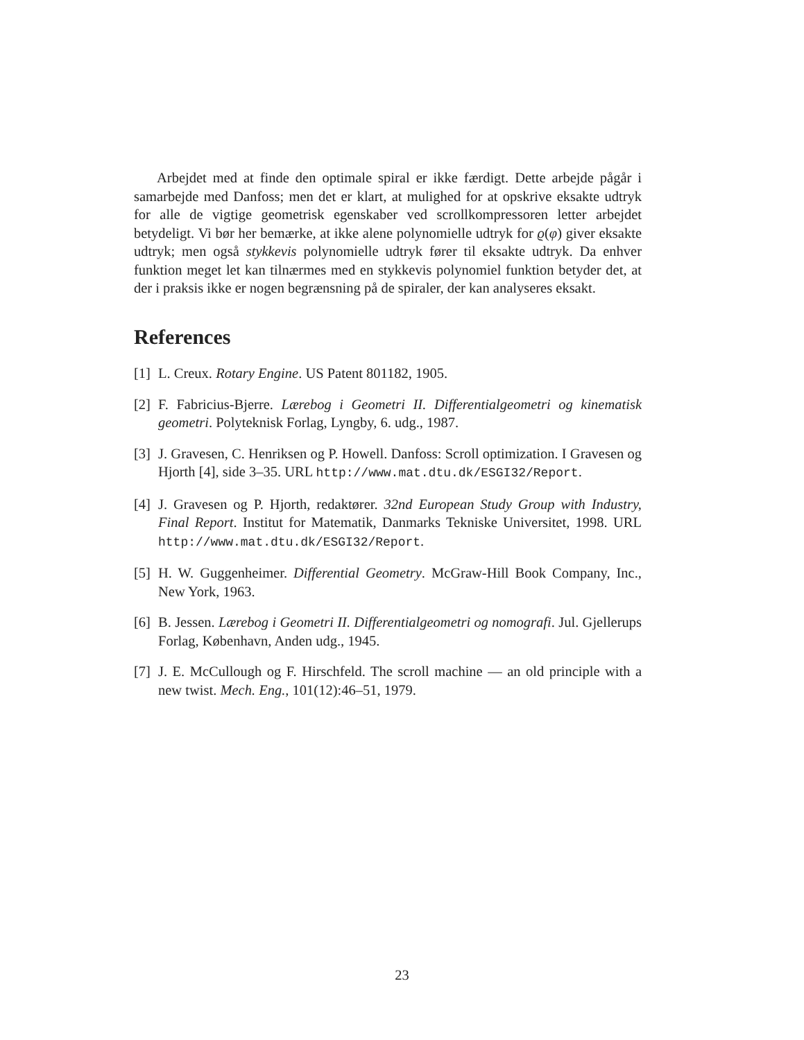Arbejdet med at finde den optimale spiral er ikke færdigt. Dette arbejde pågår i samarbejde med Danfoss; men det er klart, at mulighed for at opskrive eksakte udtryk for alle de vigtige geometrisk egenskaber ved scrollkompressoren letter arbejdet betydeligt. Vi bør her bemærke, at ikke alene polynomielle udtryk for ϱ(φ) giver eksakte udtryk; men også stykkevis polynomielle udtryk fører til eksakte udtryk. Da enhver funktion meget let kan tilnærmes med en stykkevis polynomiel funktion betyder det, at der i praksis ikke er nogen begrænsning på de spiraler, der kan analyseres eksakt.
References
[1] L. Creux. Rotary Engine. US Patent 801182, 1905.
[2] F. Fabricius-Bjerre. Lærebog i Geometri II. Differentialgeometri og kinematisk geometri. Polyteknisk Forlag, Lyngby, 6. udg., 1987.
[3] J. Gravesen, C. Henriksen og P. Howell. Danfoss: Scroll optimization. I Gravesen og Hjorth [4], side 3–35. URL http://www.mat.dtu.dk/ESGI32/Report.
[4] J. Gravesen og P. Hjorth, redaktører. 32nd European Study Group with Industry, Final Report. Institut for Matematik, Danmarks Tekniske Universitet, 1998. URL http://www.mat.dtu.dk/ESGI32/Report.
[5] H. W. Guggenheimer. Differential Geometry. McGraw-Hill Book Company, Inc., New York, 1963.
[6] B. Jessen. Lærebog i Geometri II. Differentialgeometri og nomografi. Jul. Gjellerups Forlag, København, Anden udg., 1945.
[7] J. E. McCullough og F. Hirschfeld. The scroll machine — an old principle with a new twist. Mech. Eng., 101(12):46–51, 1979.
23